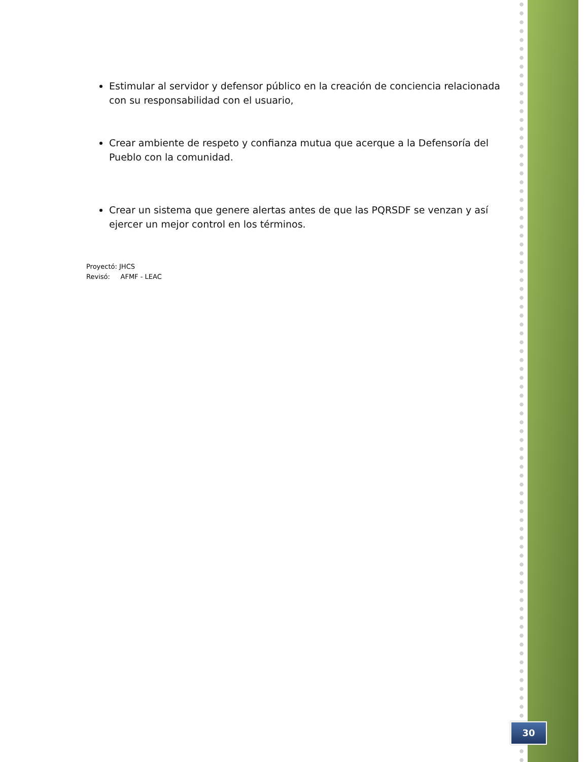Estimular al servidor y defensor público en la creación de conciencia relacionada con su responsabilidad con el usuario,
Crear ambiente de respeto y confianza mutua que acerque a la Defensoría del Pueblo con la comunidad.
Crear un sistema que genere alertas antes de que las PQRSDF se venzan y así ejercer un mejor control en los términos.
Proyectó: JHCS
Revisó: AFMF - LEAC
30